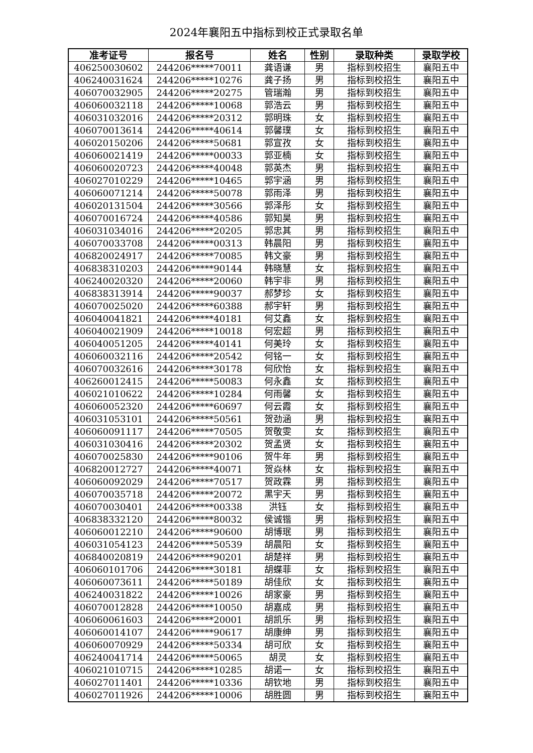2024年襄阳五中指标到校正式录取名单
| 准考证号 | 报名号 | 姓名 | 性别 | 录取种类 | 录取学校 |
| --- | --- | --- | --- | --- | --- |
| 406250030602 | 244206*****70011 | 龚语谦 | 男 | 指标到校招生 | 襄阳五中 |
| 406240031624 | 244206*****10276 | 龚子扬 | 男 | 指标到校招生 | 襄阳五中 |
| 406070032905 | 244206*****20275 | 管瑞瀚 | 男 | 指标到校招生 | 襄阳五中 |
| 406060032118 | 244206*****10068 | 郭浩云 | 男 | 指标到校招生 | 襄阳五中 |
| 406031032016 | 244206*****20312 | 郭明珠 | 女 | 指标到校招生 | 襄阳五中 |
| 406070013614 | 244206*****40614 | 郭馨璞 | 女 | 指标到校招生 | 襄阳五中 |
| 406020150206 | 244206*****50681 | 郭宣孜 | 女 | 指标到校招生 | 襄阳五中 |
| 406060021419 | 244206*****00033 | 郭亚楠 | 女 | 指标到校招生 | 襄阳五中 |
| 406060020723 | 244206*****40048 | 郭英杰 | 男 | 指标到校招生 | 襄阳五中 |
| 406027010229 | 244206*****10465 | 郭宇涵 | 男 | 指标到校招生 | 襄阳五中 |
| 406060071214 | 244206*****50078 | 郭雨泽 | 男 | 指标到校招生 | 襄阳五中 |
| 406020131504 | 244206*****30566 | 郭泽彤 | 女 | 指标到校招生 | 襄阳五中 |
| 406070016724 | 244206*****40586 | 郭知昊 | 男 | 指标到校招生 | 襄阳五中 |
| 406031034016 | 244206*****20205 | 郭忠其 | 男 | 指标到校招生 | 襄阳五中 |
| 406070033708 | 244206*****00313 | 韩晨阳 | 男 | 指标到校招生 | 襄阳五中 |
| 406820024917 | 244206*****70085 | 韩文豪 | 男 | 指标到校招生 | 襄阳五中 |
| 406838310203 | 244206*****90144 | 韩晓慧 | 女 | 指标到校招生 | 襄阳五中 |
| 406240020320 | 244206*****20060 | 韩宇非 | 男 | 指标到校招生 | 襄阳五中 |
| 406838313914 | 244206*****90037 | 郝梦珍 | 女 | 指标到校招生 | 襄阳五中 |
| 406070025020 | 244206*****60388 | 郝宇轩 | 男 | 指标到校招生 | 襄阳五中 |
| 406040041821 | 244206*****40181 | 何艾鑫 | 女 | 指标到校招生 | 襄阳五中 |
| 406040021909 | 244206*****10018 | 何宏超 | 男 | 指标到校招生 | 襄阳五中 |
| 406040051205 | 244206*****40141 | 何美玲 | 女 | 指标到校招生 | 襄阳五中 |
| 406060032116 | 244206*****20542 | 何铭一 | 女 | 指标到校招生 | 襄阳五中 |
| 406070032616 | 244206*****30178 | 何欣怡 | 女 | 指标到校招生 | 襄阳五中 |
| 406260012415 | 244206*****50083 | 何永鑫 | 女 | 指标到校招生 | 襄阳五中 |
| 406021010622 | 244206*****10284 | 何雨馨 | 女 | 指标到校招生 | 襄阳五中 |
| 406060052320 | 244206*****60697 | 何云霞 | 女 | 指标到校招生 | 襄阳五中 |
| 406031053101 | 244206*****50561 | 贺劲涵 | 男 | 指标到校招生 | 襄阳五中 |
| 406060091117 | 244206*****70505 | 贺敬雯 | 女 | 指标到校招生 | 襄阳五中 |
| 406031030416 | 244206*****20302 | 贺孟贤 | 女 | 指标到校招生 | 襄阳五中 |
| 406070025830 | 244206*****90106 | 贺牛年 | 男 | 指标到校招生 | 襄阳五中 |
| 406820012727 | 244206*****40071 | 贺焱林 | 女 | 指标到校招生 | 襄阳五中 |
| 406060092029 | 244206*****70517 | 贺政霖 | 男 | 指标到校招生 | 襄阳五中 |
| 406070035718 | 244206*****20072 | 黑宇天 | 男 | 指标到校招生 | 襄阳五中 |
| 406070030401 | 244206*****00338 | 洪钰 | 女 | 指标到校招生 | 襄阳五中 |
| 406838332120 | 244206*****80032 | 侯诚锴 | 男 | 指标到校招生 | 襄阳五中 |
| 406060012210 | 244206*****90600 | 胡博珉 | 男 | 指标到校招生 | 襄阳五中 |
| 406031054123 | 244206*****50539 | 胡晨阳 | 女 | 指标到校招生 | 襄阳五中 |
| 406840020819 | 244206*****90201 | 胡楚祥 | 男 | 指标到校招生 | 襄阳五中 |
| 406060101706 | 244206*****30181 | 胡蝶菲 | 女 | 指标到校招生 | 襄阳五中 |
| 406060073611 | 244206*****50189 | 胡佳欣 | 女 | 指标到校招生 | 襄阳五中 |
| 406240031822 | 244206*****10026 | 胡家豪 | 男 | 指标到校招生 | 襄阳五中 |
| 406070012828 | 244206*****10050 | 胡嘉成 | 男 | 指标到校招生 | 襄阳五中 |
| 406060061603 | 244206*****20001 | 胡凯乐 | 男 | 指标到校招生 | 襄阳五中 |
| 406060014107 | 244206*****90617 | 胡康绅 | 男 | 指标到校招生 | 襄阳五中 |
| 406060070929 | 244206*****50334 | 胡可欣 | 女 | 指标到校招生 | 襄阳五中 |
| 406240041714 | 244206*****50065 | 胡灵 | 女 | 指标到校招生 | 襄阳五中 |
| 406021010715 | 244206*****10285 | 胡诺一 | 女 | 指标到校招生 | 襄阳五中 |
| 406027011401 | 244206*****10336 | 胡钦地 | 男 | 指标到校招生 | 襄阳五中 |
| 406027011926 | 244206*****10006 | 胡胜圆 | 男 | 指标到校招生 | 襄阳五中 |